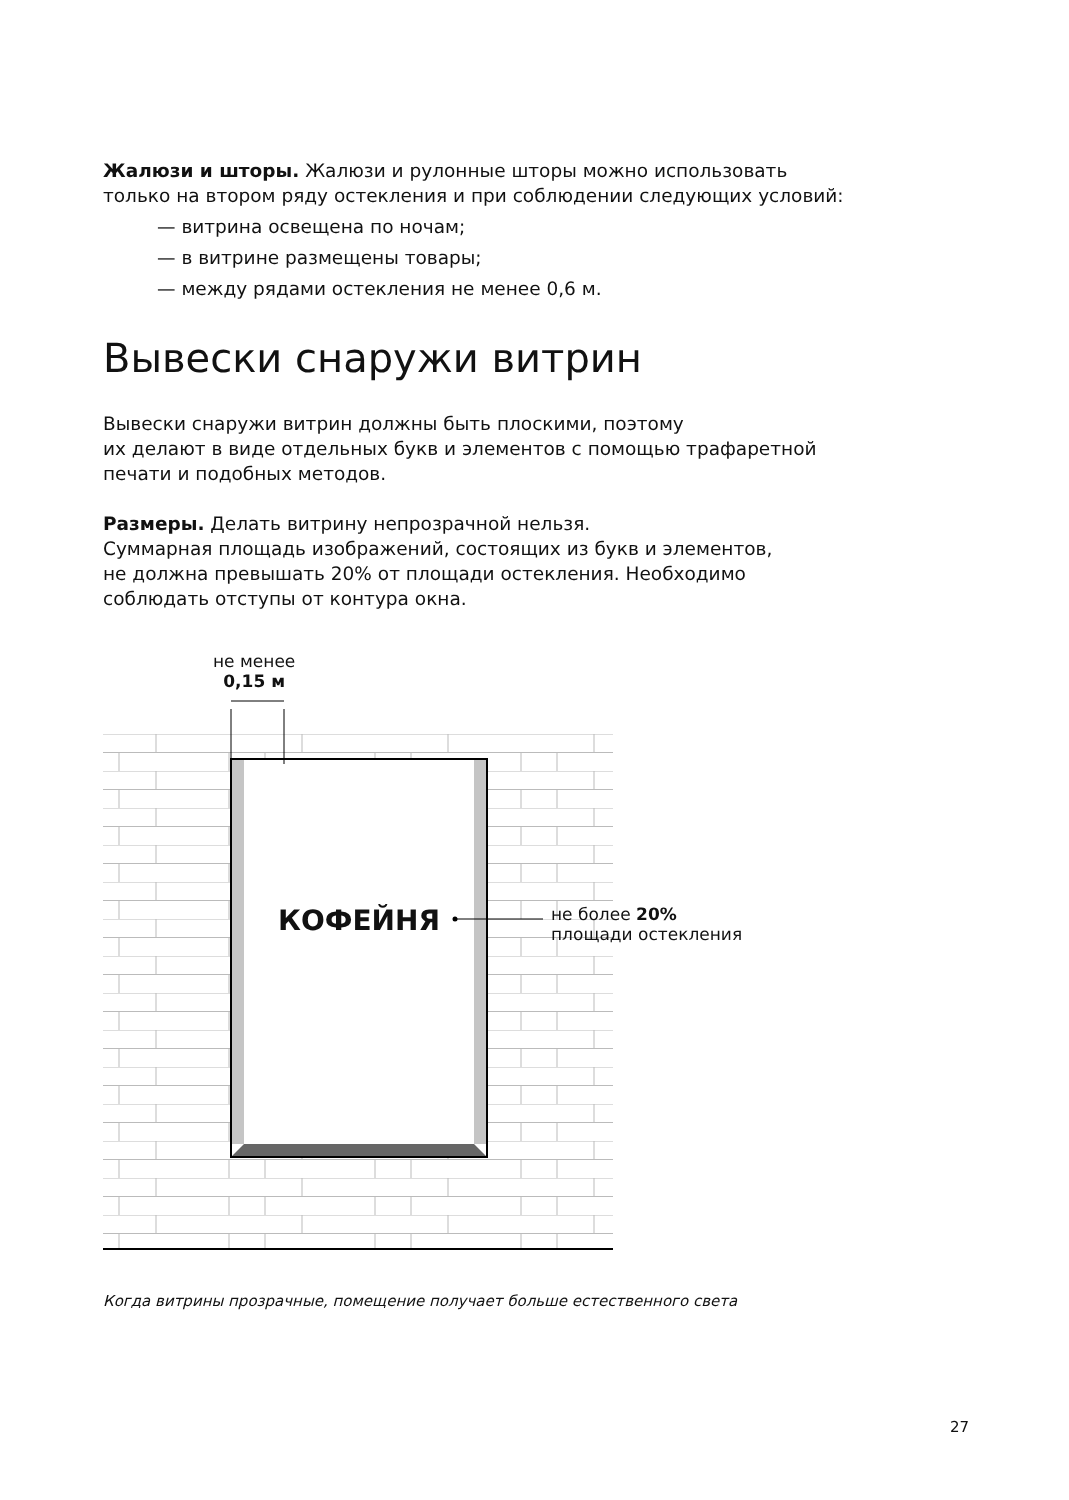Жалюзи и шторы. Жалюзи и рулонные шторы можно использовать
только на втором ряду остекления и при соблюдении следующих условий:
— витрина освещена по ночам;
— в витрине размещены товары;
— между рядами остекления не менее 0,6 м.
Вывески снаружи витрин
Вывески снаружи витрин должны быть плоскими, поэтому
их делают в виде отдельных букв и элементов с помощью трафаретной
печати и подобных методов.
Размеры. Делать витрину непрозрачной нельзя.
Суммарная площадь изображений, состоящих из букв и элементов,
не должна превышать 20% от площади остекления. Необходимо
соблюдать отступы от контура окна.
не менее
0,15 м
КОФЕЙНЯ
не более 20%
площади остекления
Когда витрины прозрачные, помещение получает больше естественного света
27